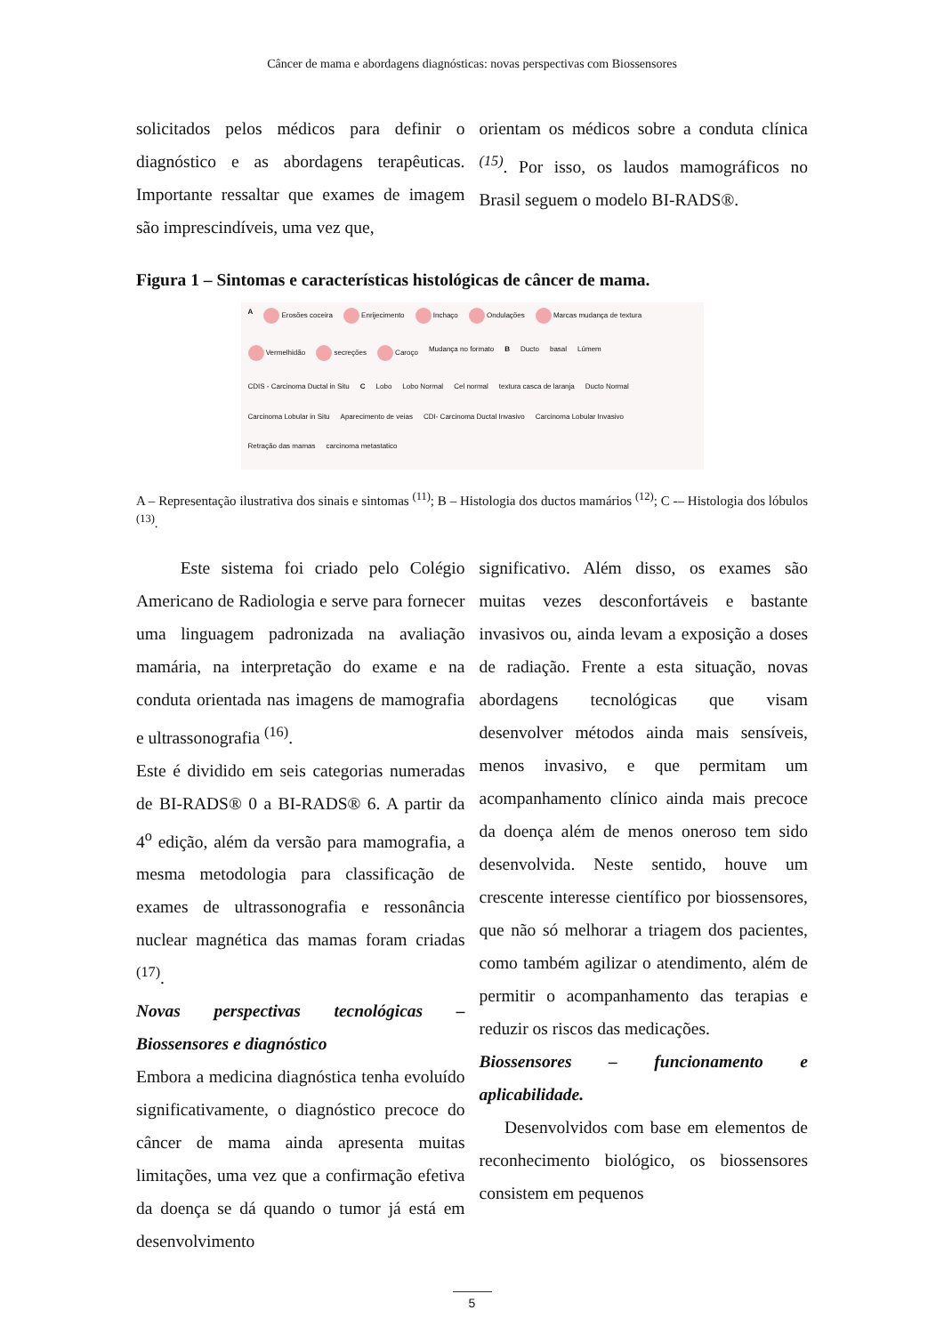Câncer de mama e abordagens diagnósticas: novas perspectivas com Biossensores
solicitados pelos médicos para definir o diagnóstico e as abordagens terapêuticas. Importante ressaltar que exames de imagem são imprescindíveis, uma vez que,
orientam os médicos sobre a conduta clínica <sup>(15)</sup>. Por isso, os laudos mamográficos no Brasil seguem o modelo BI-RADS®.
Figura 1 – Sintomas e características histológicas de câncer de mama.
A Erosões coceira Enrijecimento Inchaço Ondulações Marcas mudança de textura Vermelhidão secreções Caroço Mudança no formato B Ducto basal Lúmem CDIS - Carcinoma Ductal in Situ C Lobo Lobo Normal Cel normal textura casca de laranja Ducto Normal Carcinoma Lobular in Situ Aparecimento de veias CDI- Carcinoma Ductal Invasivo Carcinoma Lobular Invasivo Retração das mamas carcinoma metastatico
A – Representação ilustrativa dos sinais e sintomas <sup>(11)</sup>; B – Histologia dos ductos mamários <sup>(12)</sup>; C -– Histologia dos lóbulos <sup>(13)</sup>.
Este sistema foi criado pelo Colégio Americano de Radiologia e serve para fornecer uma linguagem padronizada na avaliação mamária, na interpretação do exame e na conduta orientada nas imagens de mamografia e ultrassonografia <sup>(16)</sup>.
Este é dividido em seis categorias numeradas de BI-RADS® 0 a BI-RADS® 6. A partir da 4<sup>o</sup> edição, além da versão para mamografia, a mesma metodologia para classificação de exames de ultrassonografia e ressonância nuclear magnética das mamas foram criadas <sup>(17)</sup>.
Novas perspectivas tecnológicas – Biossensores e diagnóstico
Embora a medicina diagnóstica tenha evoluído significativamente, o diagnóstico precoce do câncer de mama ainda apresenta muitas limitações, uma vez que a confirmação efetiva da doença se dá quando o tumor já está em desenvolvimento
significativo. Além disso, os exames são muitas vezes desconfortáveis e bastante invasivos ou, ainda levam a exposição a doses de radiação. Frente a esta situação, novas abordagens tecnológicas que visam desenvolver métodos ainda mais sensíveis, menos invasivo, e que permitam um acompanhamento clínico ainda mais precoce da doença além de menos oneroso tem sido desenvolvida. Neste sentido, houve um crescente interesse científico por biossensores, que não só melhorar a triagem dos pacientes, como também agilizar o atendimento, além de permitir o acompanhamento das terapias e reduzir os riscos das medicações.
Biossensores – funcionamento e aplicabilidade.
Desenvolvidos com base em elementos de reconhecimento biológico, os biossensores consistem em pequenos
5